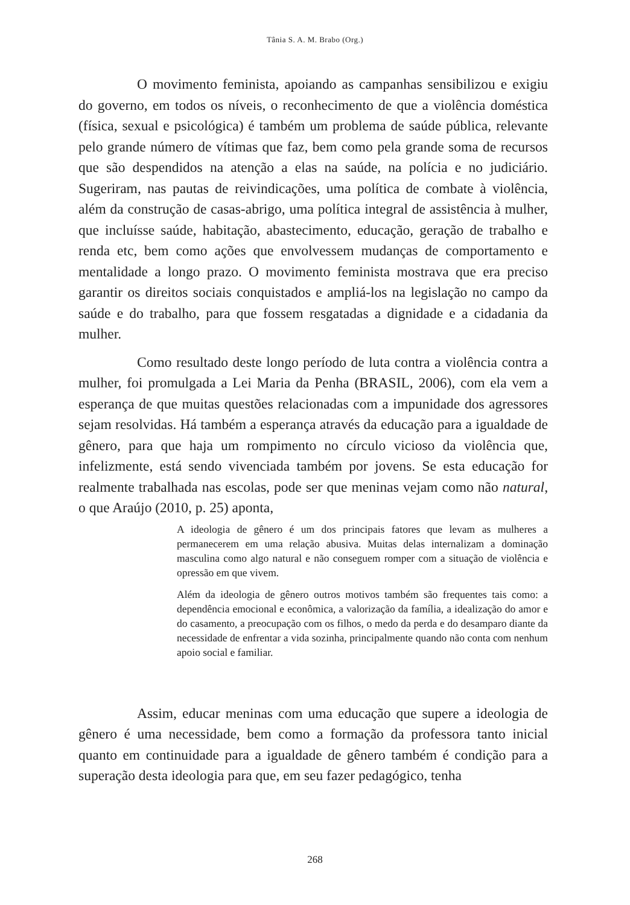Tânia S. A. M. Brabo (Org.)
O movimento feminista, apoiando as campanhas sensibilizou e exigiu do governo, em todos os níveis, o reconhecimento de que a violência doméstica (física, sexual e psicológica) é também um problema de saúde pública, relevante pelo grande número de vítimas que faz, bem como pela grande soma de recursos que são despendidos na atenção a elas na saúde, na polícia e no judiciário. Sugeriram, nas pautas de reivindicações, uma política de combate à violência, além da construção de casas-abrigo, uma política integral de assistência à mulher, que incluísse saúde, habitação, abastecimento, educação, geração de trabalho e renda etc, bem como ações que envolvessem mudanças de comportamento e mentalidade a longo prazo. O movimento feminista mostrava que era preciso garantir os direitos sociais conquistados e ampliá-los na legislação no campo da saúde e do trabalho, para que fossem resgatadas a dignidade e a cidadania da mulher.
Como resultado deste longo período de luta contra a violência contra a mulher, foi promulgada a Lei Maria da Penha (BRASIL, 2006), com ela vem a esperança de que muitas questões relacionadas com a impunidade dos agressores sejam resolvidas. Há também a esperança através da educação para a igualdade de gênero, para que haja um rompimento no círculo vicioso da violência que, infelizmente, está sendo vivenciada também por jovens. Se esta educação for realmente trabalhada nas escolas, pode ser que meninas vejam como não natural, o que Araújo (2010, p. 25) aponta,
A ideologia de gênero é um dos principais fatores que levam as mulheres a permanecerem em uma relação abusiva. Muitas delas internalizam a dominação masculina como algo natural e não conseguem romper com a situação de violência e opressão em que vivem.
Além da ideologia de gênero outros motivos também são frequentes tais como: a dependência emocional e econômica, a valorização da família, a idealização do amor e do casamento, a preocupação com os filhos, o medo da perda e do desamparo diante da necessidade de enfrentar a vida sozinha, principalmente quando não conta com nenhum apoio social e familiar.
Assim, educar meninas com uma educação que supere a ideologia de gênero é uma necessidade, bem como a formação da professora tanto inicial quanto em continuidade para a igualdade de gênero também é condição para a superação desta ideologia para que, em seu fazer pedagógico, tenha
268